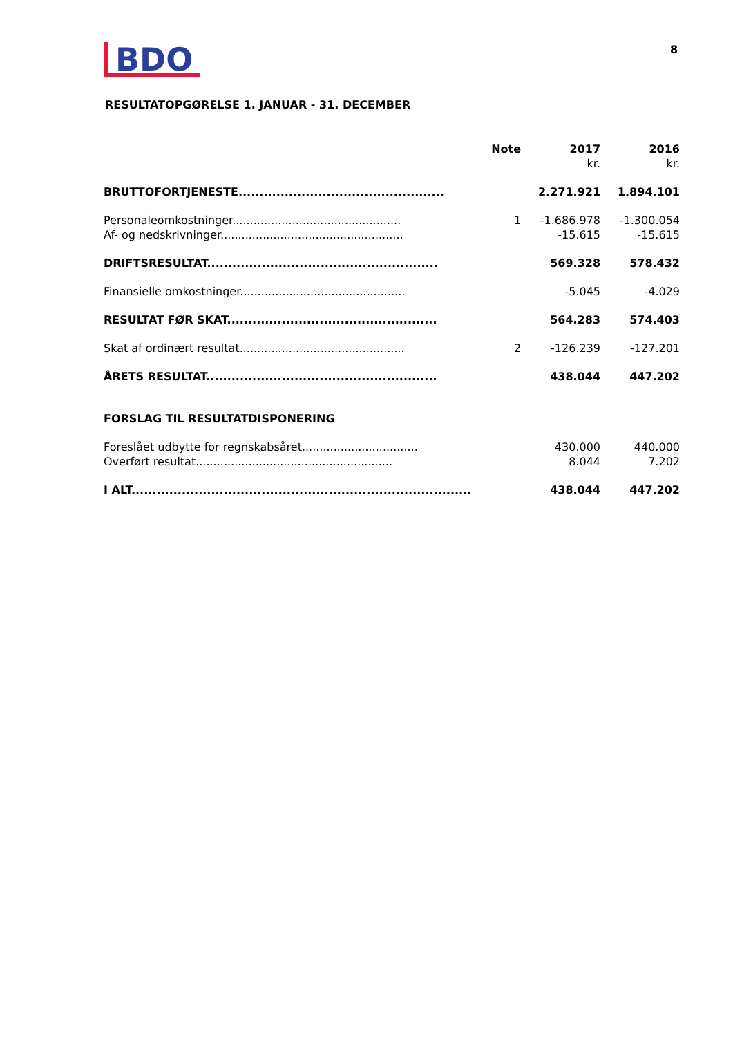BDO
8
RESULTATOPGØRELSE 1. JANUAR - 31. DECEMBER
| | Note | 2017 | 2016 |
| --- | --- | --- | --- |
| | | kr. | kr. |
| BRUTTOFORTJENESTE................................................. | | 2.271.921 | 1.894.101 |
| Personaleomkostninger................................................ | 1 | -1.686.978 | -1.300.054 |
| Af- og nedskrivninger.................................................... | | -15.615 | -15.615 |
| DRIFTSRESULTAT....................................................... | | 569.328 | 578.432 |
| Finansielle omkostninger............................................... | | -5.045 | -4.029 |
| RESULTAT FØR SKAT.................................................. | | 564.283 | 574.403 |
| Skat af ordinært resultat............................................... | 2 | -126.239 | -127.201 |
| ÅRETS RESULTAT....................................................... | | 438.044 | 447.202 |
| FORSLAG TIL RESULTATDISPONERING | | | |
| Foreslået udbytte for regnskabsåret................................. | | 430.000 | 440.000 |
| Overført resultat........................................................ | | 8.044 | 7.202 |
| I ALT................................................................................. | | 438.044 | 447.202 |